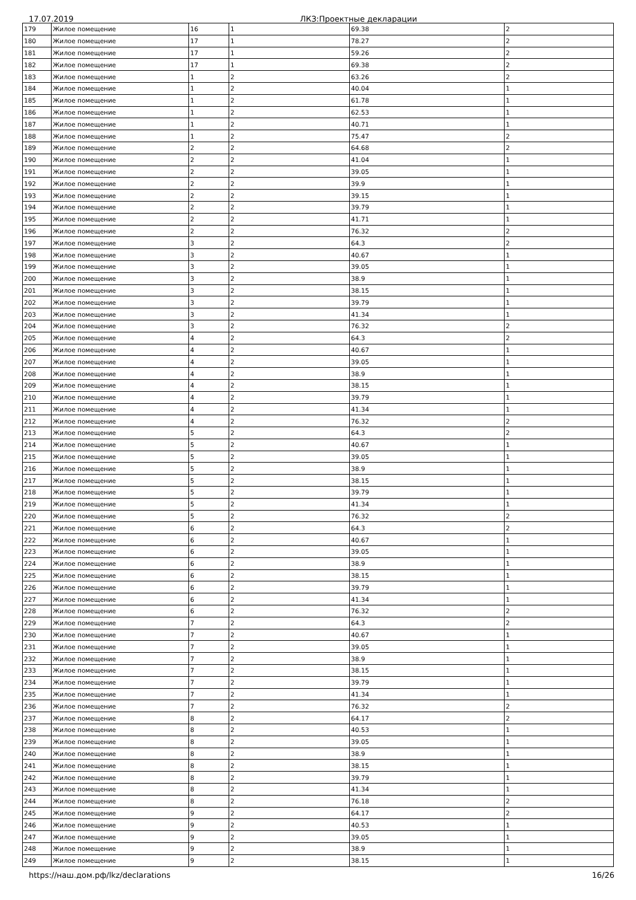17.07.2019 ЛКЗ:Проектные декларации
| 179 | Жилое помещение | 16 | 1 | 69.38 | 2 |
| 180 | Жилое помещение | 17 | 1 | 78.27 | 2 |
| 181 | Жилое помещение | 17 | 1 | 59.26 | 2 |
| 182 | Жилое помещение | 17 | 1 | 69.38 | 2 |
| 183 | Жилое помещение | 1 | 2 | 63.26 | 2 |
| 184 | Жилое помещение | 1 | 2 | 40.04 | 1 |
| 185 | Жилое помещение | 1 | 2 | 61.78 | 1 |
| 186 | Жилое помещение | 1 | 2 | 62.53 | 1 |
| 187 | Жилое помещение | 1 | 2 | 40.71 | 1 |
| 188 | Жилое помещение | 1 | 2 | 75.47 | 2 |
| 189 | Жилое помещение | 2 | 2 | 64.68 | 2 |
| 190 | Жилое помещение | 2 | 2 | 41.04 | 1 |
| 191 | Жилое помещение | 2 | 2 | 39.05 | 1 |
| 192 | Жилое помещение | 2 | 2 | 39.9 | 1 |
| 193 | Жилое помещение | 2 | 2 | 39.15 | 1 |
| 194 | Жилое помещение | 2 | 2 | 39.79 | 1 |
| 195 | Жилое помещение | 2 | 2 | 41.71 | 1 |
| 196 | Жилое помещение | 2 | 2 | 76.32 | 2 |
| 197 | Жилое помещение | 3 | 2 | 64.3 | 2 |
| 198 | Жилое помещение | 3 | 2 | 40.67 | 1 |
| 199 | Жилое помещение | 3 | 2 | 39.05 | 1 |
| 200 | Жилое помещение | 3 | 2 | 38.9 | 1 |
| 201 | Жилое помещение | 3 | 2 | 38.15 | 1 |
| 202 | Жилое помещение | 3 | 2 | 39.79 | 1 |
| 203 | Жилое помещение | 3 | 2 | 41.34 | 1 |
| 204 | Жилое помещение | 3 | 2 | 76.32 | 2 |
| 205 | Жилое помещение | 4 | 2 | 64.3 | 2 |
| 206 | Жилое помещение | 4 | 2 | 40.67 | 1 |
| 207 | Жилое помещение | 4 | 2 | 39.05 | 1 |
| 208 | Жилое помещение | 4 | 2 | 38.9 | 1 |
| 209 | Жилое помещение | 4 | 2 | 38.15 | 1 |
| 210 | Жилое помещение | 4 | 2 | 39.79 | 1 |
| 211 | Жилое помещение | 4 | 2 | 41.34 | 1 |
| 212 | Жилое помещение | 4 | 2 | 76.32 | 2 |
| 213 | Жилое помещение | 5 | 2 | 64.3 | 2 |
| 214 | Жилое помещение | 5 | 2 | 40.67 | 1 |
| 215 | Жилое помещение | 5 | 2 | 39.05 | 1 |
| 216 | Жилое помещение | 5 | 2 | 38.9 | 1 |
| 217 | Жилое помещение | 5 | 2 | 38.15 | 1 |
| 218 | Жилое помещение | 5 | 2 | 39.79 | 1 |
| 219 | Жилое помещение | 5 | 2 | 41.34 | 1 |
| 220 | Жилое помещение | 5 | 2 | 76.32 | 2 |
| 221 | Жилое помещение | 6 | 2 | 64.3 | 2 |
| 222 | Жилое помещение | 6 | 2 | 40.67 | 1 |
| 223 | Жилое помещение | 6 | 2 | 39.05 | 1 |
| 224 | Жилое помещение | 6 | 2 | 38.9 | 1 |
| 225 | Жилое помещение | 6 | 2 | 38.15 | 1 |
| 226 | Жилое помещение | 6 | 2 | 39.79 | 1 |
| 227 | Жилое помещение | 6 | 2 | 41.34 | 1 |
| 228 | Жилое помещение | 6 | 2 | 76.32 | 2 |
| 229 | Жилое помещение | 7 | 2 | 64.3 | 2 |
| 230 | Жилое помещение | 7 | 2 | 40.67 | 1 |
| 231 | Жилое помещение | 7 | 2 | 39.05 | 1 |
| 232 | Жилое помещение | 7 | 2 | 38.9 | 1 |
| 233 | Жилое помещение | 7 | 2 | 38.15 | 1 |
| 234 | Жилое помещение | 7 | 2 | 39.79 | 1 |
| 235 | Жилое помещение | 7 | 2 | 41.34 | 1 |
| 236 | Жилое помещение | 7 | 2 | 76.32 | 2 |
| 237 | Жилое помещение | 8 | 2 | 64.17 | 2 |
| 238 | Жилое помещение | 8 | 2 | 40.53 | 1 |
| 239 | Жилое помещение | 8 | 2 | 39.05 | 1 |
| 240 | Жилое помещение | 8 | 2 | 38.9 | 1 |
| 241 | Жилое помещение | 8 | 2 | 38.15 | 1 |
| 242 | Жилое помещение | 8 | 2 | 39.79 | 1 |
| 243 | Жилое помещение | 8 | 2 | 41.34 | 1 |
| 244 | Жилое помещение | 8 | 2 | 76.18 | 2 |
| 245 | Жилое помещение | 9 | 2 | 64.17 | 2 |
| 246 | Жилое помещение | 9 | 2 | 40.53 | 1 |
| 247 | Жилое помещение | 9 | 2 | 39.05 | 1 |
| 248 | Жилое помещение | 9 | 2 | 38.9 | 1 |
| 249 | Жилое помещение | 9 | 2 | 38.15 | 1 |
https://наш.дом.рф/lkz/declarations 16/26